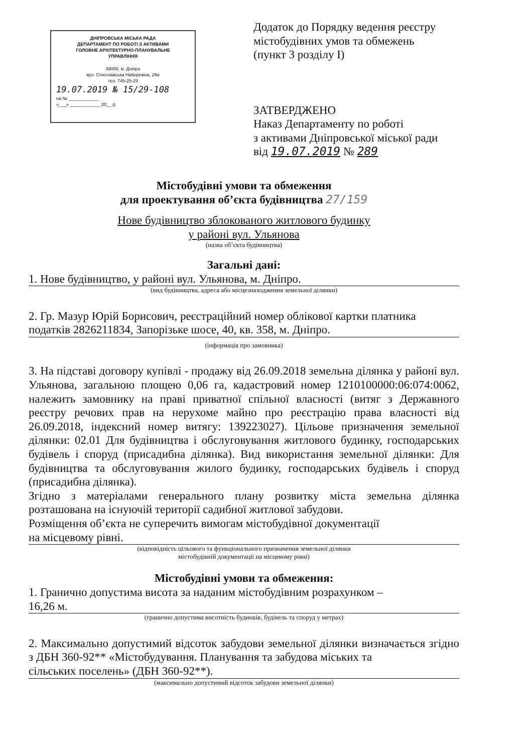ДНІПРОВСЬКА МІСЬКА РАДА
ДЕПАРТАМЕНТ ПО РОБОТІ З АКТИВАМИ
ГОЛОВНЕ АРХІТЕКТУРНО-ПЛАНУВАЛЬНЕ
УПРАВЛІННЯ
49000, м. Дніпро
вул. Січеславська Набережна, 29а
тел. 745-25-29
19.07.2019 № 15/29-108
на № ____________
«___» ____________ 20__ р.
Додаток до Порядку ведення реєстру
містобудівних умов та обмежень
(пункт 3 розділу І)
ЗАТВЕРДЖЕНО
Наказ Департаменту по роботі
з активами Дніпровської міської ради
від 19.07.2019 № 289
Містобудівні умови та обмеження
для проектування об’єкта будівництва 27/159
Нове будівництво зблокованого житлового будинку
у районі вул. Ульянова
(назва об’єкта будівництва)
Загальні дані:
1. Нове будівництво, у районі вул. Ульянова, м. Дніпро.
(вид будівництва, адреса або місцезнаходження земельної ділянки)
2. Гр. Мазур Юрій Борисович, реєстраційний номер облікової картки платника
податків 2826211834, Запорізьке шосе, 40, кв. 358, м. Дніпро.
(інформація про замовника)
3. На підставі договору купівлі - продажу від 26.09.2018 земельна ділянка у районі вул. Ульянова, загальною площею 0,06 га, кадастровий номер 1210100000:06:074:0062, належить замовнику на праві приватної спільної власності (витяг з Державного реєстру речових прав на нерухоме майно про реєстрацію права власності від 26.09.2018, індексний номер витягу: 139223027). Цільове призначення земельної ділянки: 02.01 Для будівництва і обслуговування житлового будинку, господарських будівель і споруд (присадибна ділянка). Вид використання земельної ділянки: Для будівництва та обслуговування жилого будинку, господарських будівель і споруд (присадибна ділянка).
Згідно з матеріалами генерального плану розвитку міста земельна ділянка розташована на існуючій території садибної житлової забудови.
Розміщення об’єкта не суперечить вимогам містобудівної документації
на місцевому рівні.
(відповідність цільового та функціонального призначення земельної ділянки
містобудівній документації на місцевому рівні)
Містобудівні умови та обмеження:
1. Гранично допустима висота за наданим містобудівним розрахунком –
16,26 м.
(гранично допустима висотність будинків, будівель та споруд у метрах)
2. Максимально допустимий відсоток забудови земельної ділянки визначається згідно з ДБН 360-92** «Містобудування. Планування та забудова міських та
сільських поселень» (ДБН 360-92**).
(максимально допустимий відсоток забудови земельної ділянки)